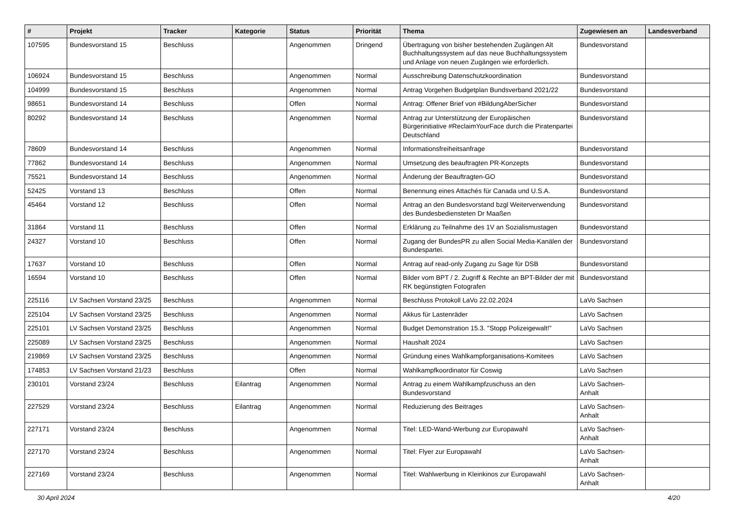| # | Projekt | Tracker | Kategorie | Status | Priorität | Thema | Zugewiesen an | Landesverband |
| --- | --- | --- | --- | --- | --- | --- | --- | --- |
| 107595 | Bundesvorstand 15 | Beschluss | | Angenommen | Dringend | Übertragung von bisher bestehenden Zugängen Alt Buchhaltungssystem auf das neue Buchhaltungssystem und Anlage von neuen Zugängen wie erforderlich. | Bundesvorstand | |
| 106924 | Bundesvorstand 15 | Beschluss | | Angenommen | Normal | Ausschreibung Datenschutzkoordination | Bundesvorstand | |
| 104999 | Bundesvorstand 15 | Beschluss | | Angenommen | Normal | Antrag Vorgehen Budgetplan Bundsverband 2021/22 | Bundesvorstand | |
| 98651 | Bundesvorstand 14 | Beschluss | | Offen | Normal | Antrag: Offener Brief von #BildungAberSicher | Bundesvorstand | |
| 80292 | Bundesvorstand 14 | Beschluss | | Angenommen | Normal | Antrag zur Unterstützung der Europäischen Bürgerinitiative #ReclaimYourFace durch die Piratenpartei Deutschland | Bundesvorstand | |
| 78609 | Bundesvorstand 14 | Beschluss | | Angenommen | Normal | Informationsfreiheitsanfrage | Bundesvorstand | |
| 77862 | Bundesvorstand 14 | Beschluss | | Angenommen | Normal | Umsetzung des beauftragten PR-Konzepts | Bundesvorstand | |
| 75521 | Bundesvorstand 14 | Beschluss | | Angenommen | Normal | Änderung der Beauftragten-GO | Bundesvorstand | |
| 52425 | Vorstand 13 | Beschluss | | Offen | Normal | Benennung eines Attachés für Canada und U.S.A. | Bundesvorstand | |
| 45464 | Vorstand 12 | Beschluss | | Offen | Normal | Antrag an den Bundesvorstand bzgl Weiterverwendung des Bundesbediensteten Dr Maaßen | Bundesvorstand | |
| 31864 | Vorstand 11 | Beschluss | | Offen | Normal | Erklärung zu Teilnahme des 1V an Sozialismustagen | Bundesvorstand | |
| 24327 | Vorstand 10 | Beschluss | | Offen | Normal | Zugang der BundesPR zu allen Social Media-Kanälen der Bundespartei. | Bundesvorstand | |
| 17637 | Vorstand 10 | Beschluss | | Offen | Normal | Antrag auf read-only Zugang zu Sage für DSB | Bundesvorstand | |
| 16594 | Vorstand 10 | Beschluss | | Offen | Normal | Bilder vom BPT / 2. Zugriff & Rechte an BPT-Bilder der mit RK begünstigten Fotografen | Bundesvorstand | |
| 225116 | LV Sachsen Vorstand 23/25 | Beschluss | | Angenommen | Normal | Beschluss Protokoll LaVo 22.02.2024 | LaVo Sachsen | |
| 225104 | LV Sachsen Vorstand 23/25 | Beschluss | | Angenommen | Normal | Akkus für Lastenräder | LaVo Sachsen | |
| 225101 | LV Sachsen Vorstand 23/25 | Beschluss | | Angenommen | Normal | Budget Demonstration 15.3. "Stopp Polizeigewalt!" | LaVo Sachsen | |
| 225089 | LV Sachsen Vorstand 23/25 | Beschluss | | Angenommen | Normal | Haushalt 2024 | LaVo Sachsen | |
| 219869 | LV Sachsen Vorstand 23/25 | Beschluss | | Angenommen | Normal | Gründung eines Wahlkampforganisations-Komitees | LaVo Sachsen | |
| 174853 | LV Sachsen Vorstand 21/23 | Beschluss | | Offen | Normal | Wahlkampfkoordinator für Coswig | LaVo Sachsen | |
| 230101 | Vorstand 23/24 | Beschluss | Eilantrag | Angenommen | Normal | Antrag zu einem Wahlkampfzuschuss an den Bundesvorstand | LaVo Sachsen-Anhalt | |
| 227529 | Vorstand 23/24 | Beschluss | Eilantrag | Angenommen | Normal | Reduzierung des Beitrages | LaVo Sachsen-Anhalt | |
| 227171 | Vorstand 23/24 | Beschluss | | Angenommen | Normal | Titel: LED-Wand-Werbung zur Europawahl | LaVo Sachsen-Anhalt | |
| 227170 | Vorstand 23/24 | Beschluss | | Angenommen | Normal | Titel: Flyer zur Europawahl | LaVo Sachsen-Anhalt | |
| 227169 | Vorstand 23/24 | Beschluss | | Angenommen | Normal | Titel: Wahlwerbung in Kleinkinos zur Europawahl | LaVo Sachsen-Anhalt | |
30 April 2024 4/20